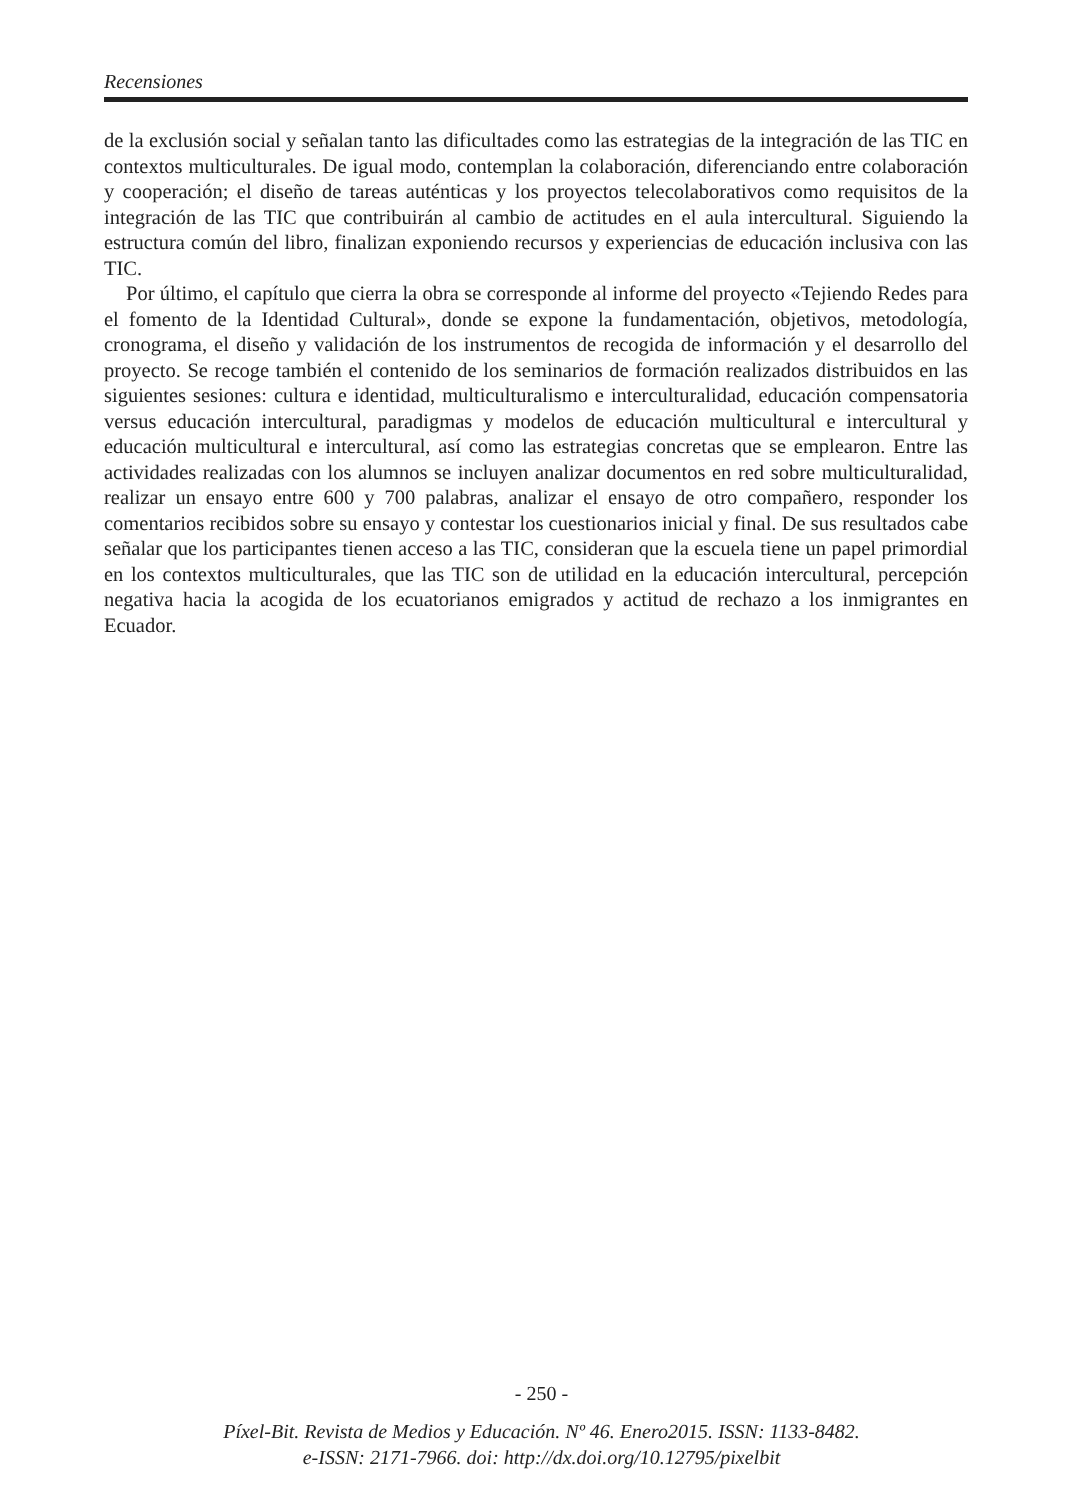Recensiones
de la exclusión social y señalan tanto las dificultades como las estrategias de la integración de las TIC en contextos multiculturales. De igual modo, contemplan la colaboración, diferenciando entre colaboración y cooperación; el diseño de tareas auténticas y los proyectos telecolaborativos como requisitos de la integración de las TIC que contribuirán al cambio de actitudes en el aula intercultural. Siguiendo la estructura común del libro, finalizan exponiendo recursos y experiencias de educación inclusiva con las TIC.
Por último, el capítulo que cierra la obra se corresponde al informe del proyecto «Tejiendo Redes para el fomento de la Identidad Cultural», donde se expone la fundamentación, objetivos, metodología, cronograma, el diseño y validación de los instrumentos de recogida de información y el desarrollo del proyecto. Se recoge también el contenido de los seminarios de formación realizados distribuidos en las siguientes sesiones: cultura e identidad, multiculturalismo e interculturalidad, educación compensatoria versus educación intercultural, paradigmas y modelos de educación multicultural e intercultural y educación multicultural e intercultural, así como las estrategias concretas que se emplearon. Entre las actividades realizadas con los alumnos se incluyen analizar documentos en red sobre multiculturalidad, realizar un ensayo entre 600 y 700 palabras, analizar el ensayo de otro compañero, responder los comentarios recibidos sobre su ensayo y contestar los cuestionarios inicial y final. De sus resultados cabe señalar que los participantes tienen acceso a las TIC, consideran que la escuela tiene un papel primordial en los contextos multiculturales, que las TIC son de utilidad en la educación intercultural, percepción negativa hacia la acogida de los ecuatorianos emigrados y actitud de rechazo a los inmigrantes en Ecuador.
- 250 -
Píxel-Bit. Revista de Medios y Educación. Nº 46. Enero2015. ISSN: 1133-8482.
e-ISSN: 2171-7966. doi: http://dx.doi.org/10.12795/pixelbit